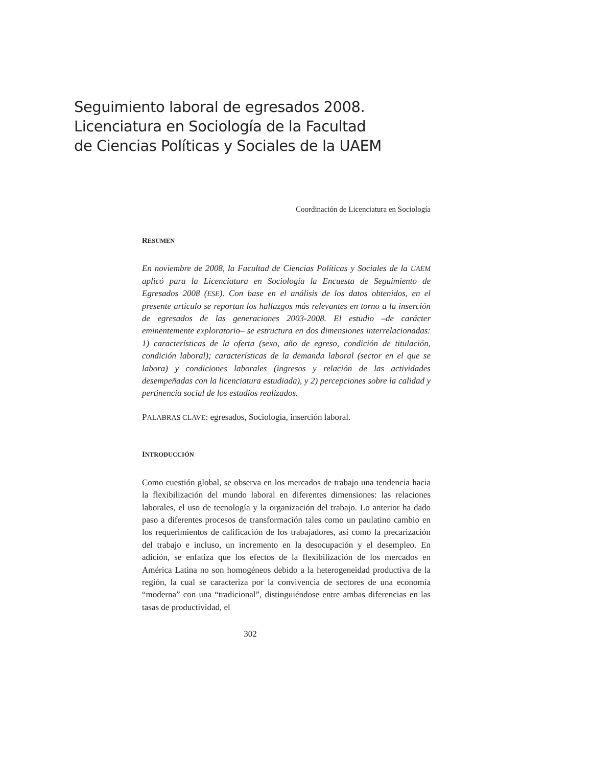Seguimiento laboral de egresados 2008.
Licenciatura en Sociología de la Facultad
de Ciencias Políticas y Sociales de la UAEM
Coordinación de Licenciatura en Sociología
RESUMEN
En noviembre de 2008, la Facultad de Ciencias Políticas y Sociales de la UAEM aplicó para la Licenciatura en Sociología la Encuesta de Seguimiento de Egresados 2008 (ESE). Con base en el análisis de los datos obtenidos, en el presente artículo se reportan los hallazgos más relevantes en torno a la inserción de egresados de las generaciones 2003-2008. El estudio –de carácter eminentemente exploratorio– se estructura en dos dimensiones interrelacionadas: 1) características de la oferta (sexo, año de egreso, condición de titulación, condición laboral); características de la demanda laboral (sector en el que se labora) y condiciones laborales (ingresos y relación de las actividades desempeñadas con la licenciatura estudiada), y 2) percepciones sobre la calidad y pertinencia social de los estudios realizados.
PALABRAS CLAVE: egresados, Sociología, inserción laboral.
INTRODUCCIÓN
Como cuestión global, se observa en los mercados de trabajo una tendencia hacia la flexibilización del mundo laboral en diferentes dimensiones: las relaciones laborales, el uso de tecnología y la organización del trabajo. Lo anterior ha dado paso a diferentes procesos de transformación tales como un paulatino cambio en los requerimientos de calificación de los trabajadores, así como la precarización del trabajo e incluso, un incremento en la desocupación y el desempleo. En adición, se enfatiza que los efectos de la flexibilización de los mercados en América Latina no son homogéneos debido a la heterogeneidad productiva de la región, la cual se caracteriza por la convivencia de sectores de una economía “moderna” con una “tradicional”, distinguiéndose entre ambas diferencias en las tasas de productividad, el
302